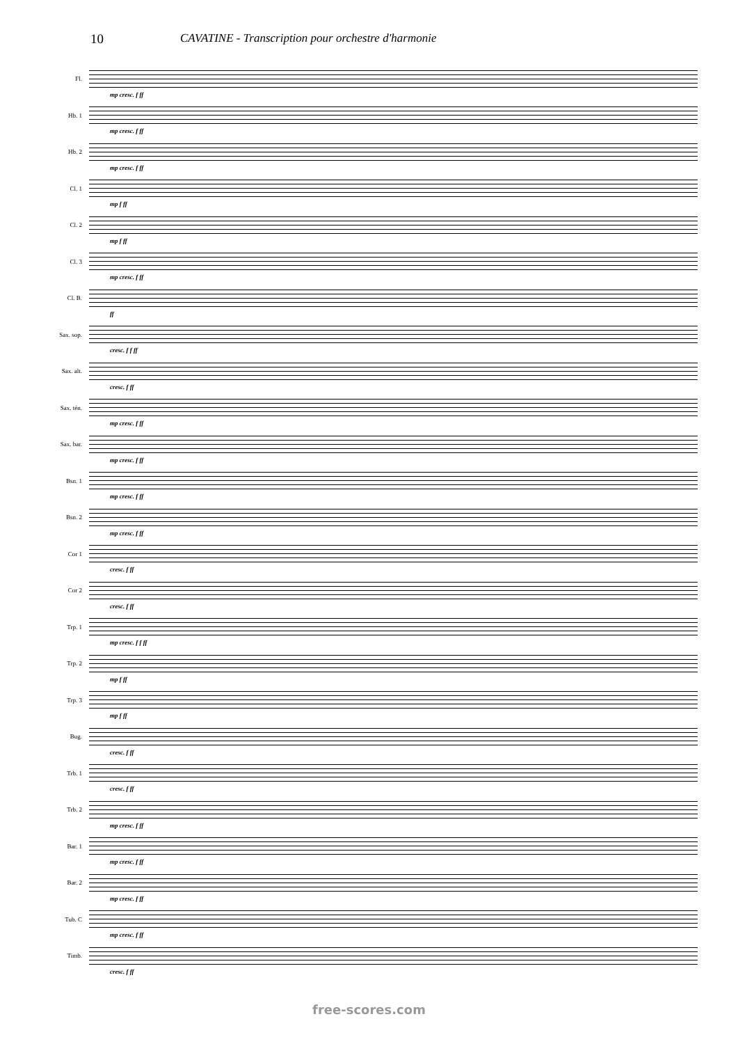10 CAVATINE - Transcription pour orchestre d'harmonie
Fl.
mp cresc. f ff
Hb. 1
mp cresc. f ff
Hb. 2
mp cresc. f ff
Cl. 1
mp f ff
Cl. 2
mp f ff
Cl. 3
mp cresc. f ff
Cl. B.
ff
Sax. sop.
cresc. f f ff
Sax. alt.
cresc. f ff
Sax. tén.
mp cresc. f ff
Sax. bar.
mp cresc. f ff
Bsn. 1
mp cresc. f ff
Bsn. 2
mp cresc. f ff
Cor 1
cresc. f ff
Cor 2
cresc. f ff
Trp. 1
mp cresc. f f ff
Trp. 2
mp f ff
Trp. 3
mp f ff
Bug.
cresc. f ff
Trb. 1
cresc. f ff
Trb. 2
mp cresc. f ff
Bar. 1
mp cresc. f ff
Bar. 2
mp cresc. f ff
Tub. C
mp cresc. f ff
Timb.
cresc. f ff
free-scores.com